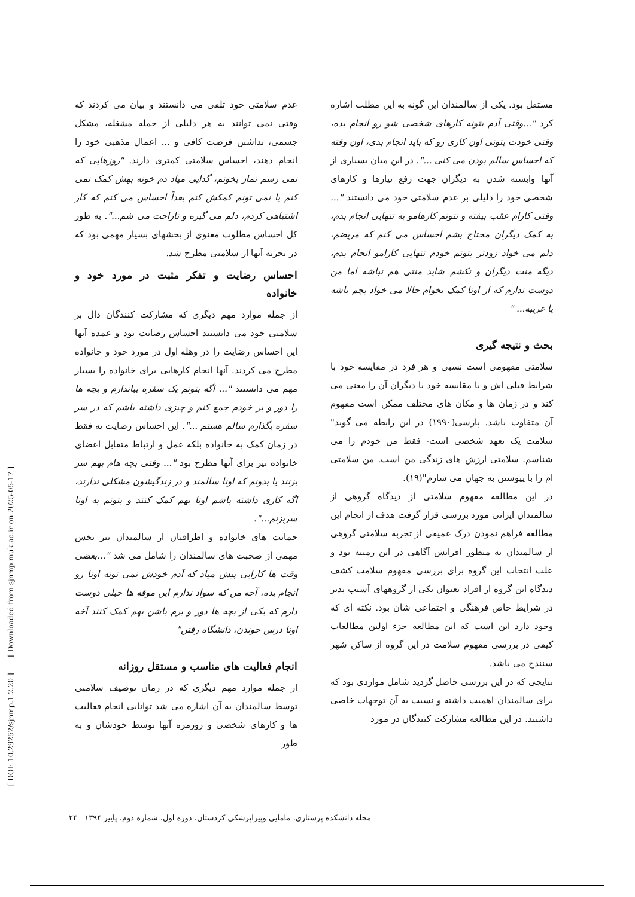عدم سلامتی خود تلقی می دانستند و بیان می کردند که وقتی نمی توانند به هر دلیلی از جمله مشغله، مشکل جسمی، نداشتن فرصت کافی و ... اعمال مذهبی خود را انجام دهند، احساس سلامتی کمتری دارند. "روزهایی که نمی رسم نماز بخونم، گدایی میاد دم خونه بهش کمک نمی کنم یا نمی تونم کمکش کنم بعداً احساس می کنم که کار اشتباهی کردم، دلم می گیره و ناراحت می شم...". به طور کل احساس مطلوب معنوی از بخشهای بسیار مهمی بود که در تجربه آنها از سلامتی مطرح شد.
احساس رضایت و تفکر مثبت در مورد خود و خانواده
از جمله موارد مهم دیگری که مشارکت کنندگان دال بر سلامتی خود می دانستند احساس رضایت بود و عمده آنها این احساس رضایت را در وهله اول در مورد خود و خانواده مطرح می کردند. آنها انجام کارهایی برای خانواده را بسیار مهم می دانستند "... اگه بتونم یک سفره بیاندازم و بچه ها را دور و بر خودم جمع کنم و چیزی داشته باشم که در سر سفره بگذارم سالم هستم ...". این احساس رضایت نه فقط در زمان کمک به خانواده بلکه عمل و ارتباط متقابل اعضای خانواده نیز برای آنها مطرح بود "... وقتی بچه هام بهم سر بزنند یا بدونم که اونا سالمند و در زندگیشون مشکلی ندارند، اگه کاری داشته باشم اونا بهم کمک کنند و بتونم به اونا سربزنم...".
حمایت های خانواده و اطرافیان از سالمندان نیز بخش مهمی از صحبت های سالمندان را شامل می شد "...بعضی وقت ها کارایی پیش میاد که آدم خودش نمی تونه اونا رو انجام بده، آخه من که سواد ندارم این موقه ها خیلی دوست دارم که یکی از بچه ها دور و برم باشن بهم کمک کنند آخه اونا درس خوندن، دانشگاه رفتن"
انجام فعالیت های مناسب و مستقل روزانه
از جمله موارد مهم دیگری که در زمان توصیف سلامتی توسط سالمندان به آن اشاره می شد توانایی انجام فعالیت ها و کارهای شخصی و روزمره آنها توسط خودشان و به طور
مستقل بود. یکی از سالمندان این گونه به این مطلب اشاره کرد "...وقتی آدم بتونه کارهای شخصی شو رو انجام بده، وقتی خودت بتونی اون کاری رو که باید انجام بدی، اون وقته که احساس سالم بودن می کنی ...". در این میان بسیاری از آنها وابسته شدن به دیگران جهت رفع نیازها و کارهای شخصی خود را دلیلی بر عدم سلامتی خود می دانستند "... وقتی کارام عقب بیفته و نتونم کارهامو به تنهایی انجام بدم، به کمک دیگران محتاج بشم احساس می کنم که مریضم، دلم می خواد زودتر بتونم خودم تنهایی کارامو انجام بدم، دیگه منت دیگران و نکشم شاید منتی هم نباشه اما من دوست ندارم که از اونا کمک بخوام حالا می خواد بچم باشه یا غریبه... "
بحث و نتیجه گیری
سلامتی مفهومی است نسبی و هر فرد در مقایسه خود با شرایط قبلی اش و یا مقایسه خود با دیگران آن را معنی می کند و در زمان ها و مکان های مختلف ممکن است مفهوم آن متفاوت باشد. پارسی(۱۹۹۰) در این رابطه می گوید" سلامت یک تعهد شخصی است- فقط من خودم را می شناسم. سلامتی ارزش های زندگی من است. من سلامتی ام را با پیوستن به جهان می سازم"(۱۹).
در این مطالعه مفهوم سلامتی از دیدگاه گروهی از سالمندان ایرانی مورد بررسی قرار گرفت هدف از انجام این مطالعه فراهم نمودن درک عمیقی از تجربه سلامتی گروهی از سالمندان به منظور افزایش آگاهی در این زمینه بود و علت انتخاب این گروه برای بررسی مفهوم سلامت کشف دیدگاه این گروه از افراد بعنوان یکی از گروههای آسیب پذیر در شرایط خاص فرهنگی و اجتماعی شان بود. نکته ای که وجود دارد این است که این مطالعه جزء اولین مطالعات کیفی در بررسی مفهوم سلامت در این گروه از ساکن شهر سنندج می باشد.
نتایجی که در این بررسی حاصل گردید شامل مواردی بود که برای سالمندان اهمیت داشته و نسبت به آن توجهات خاصی داشتند. در این مطالعه مشارکت کنندگان در مورد
مجله دانشکده پرستاری، مامایی وپیراپزشکی کردستان، دوره اول، شماره دوم، پاییز ۱۳۹۴ ۲۴
[ DOI: 10.29252/sjnmp.1.2.20 ] [ Downloaded from sjnmp.muk.ac.ir on 2025-05-17 ]